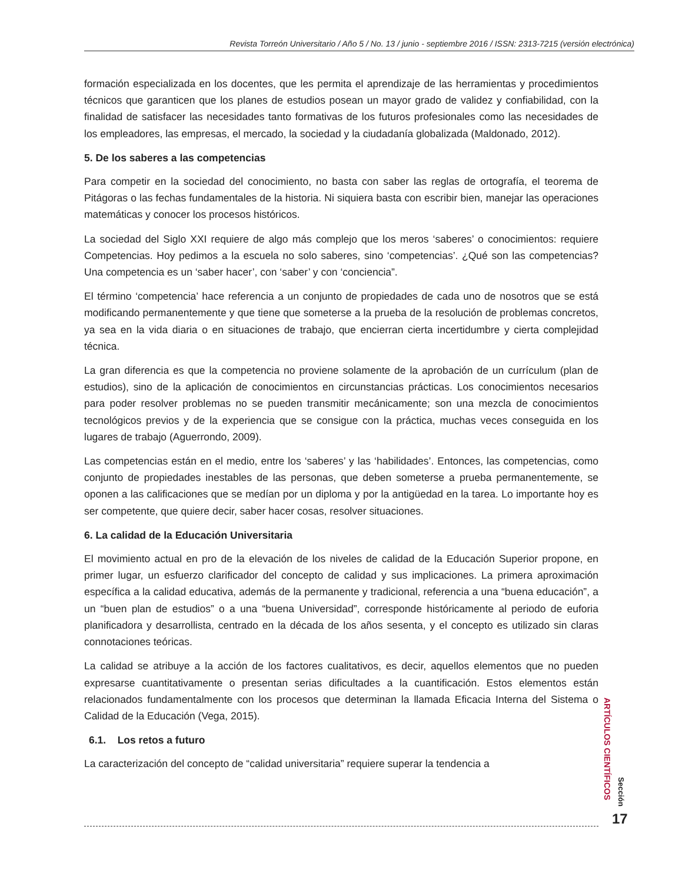Revista Torreón Universitario / Año 5 / No. 13 / junio - septiembre 2016 / ISSN: 2313-7215 (versión electrónica)
formación especializada en los docentes, que les permita el aprendizaje de las herramientas y procedimientos técnicos que garanticen que los planes de estudios posean un mayor grado de validez y confiabilidad, con la finalidad de satisfacer las necesidades tanto formativas de los futuros profesionales como las necesidades de los empleadores, las empresas, el mercado, la sociedad y la ciudadanía globalizada (Maldonado, 2012).
5. De los saberes a las competencias
Para competir en la sociedad del conocimiento, no basta con saber las reglas de ortografía, el teorema de Pitágoras o las fechas fundamentales de la historia. Ni siquiera basta con escribir bien, manejar las operaciones matemáticas y conocer los procesos históricos.
La sociedad del Siglo XXI requiere de algo más complejo que los meros ‘saberes’ o conocimientos: requiere Competencias. Hoy pedimos a la escuela no solo saberes, sino ‘competencias’. ¿Qué son las competencias? Una competencia es un ‘saber hacer’, con ‘saber’ y con ‘conciencia”.
El término ‘competencia’ hace referencia a un conjunto de propiedades de cada uno de nosotros que se está modificando permanentemente y que tiene que someterse a la prueba de la resolución de problemas concretos, ya sea en la vida diaria o en situaciones de trabajo, que encierran cierta incertidumbre y cierta complejidad técnica.
La gran diferencia es que la competencia no proviene solamente de la aprobación de un currículum (plan de estudios), sino de la aplicación de conocimientos en circunstancias prácticas. Los conocimientos necesarios para poder resolver problemas no se pueden transmitir mecánicamente; son una mezcla de conocimientos tecnológicos previos y de la experiencia que se consigue con la práctica, muchas veces conseguida en los lugares de trabajo (Aguerrondo, 2009).
Las competencias están en el medio, entre los ‘saberes’ y las ‘habilidades’. Entonces, las competencias, como conjunto de propiedades inestables de las personas, que deben someterse a prueba permanentemente, se oponen a las calificaciones que se medían por un diploma y por la antigüedad en la tarea. Lo importante hoy es ser competente, que quiere decir, saber hacer cosas, resolver situaciones.
6. La calidad de la Educación Universitaria
El movimiento actual en pro de la elevación de los niveles de calidad de la Educación Superior propone, en primer lugar, un esfuerzo clarificador del concepto de calidad y sus implicaciones. La primera aproximación específica a la calidad educativa, además de la permanente y tradicional, referencia a una “buena educación”, a un “buen plan de estudios” o a una “buena Universidad”, corresponde históricamente al periodo de euforia planificadora y desarrollista, centrado en la década de los años sesenta, y el concepto es utilizado sin claras connotaciones teóricas.
La calidad se atribuye a la acción de los factores cualitativos, es decir, aquellos elementos que no pueden expresarse cuantitativamente o presentan serias dificultades a la cuantificación. Estos elementos están relacionados fundamentalmente con los procesos que determinan la llamada Eficacia Interna del Sistema o Calidad de la Educación (Vega, 2015).
6.1. Los retos a futuro
La caracterización del concepto de “calidad universitaria” requiere superar la tendencia a
ARTÍCULOS CIENTÍFICOS
Sección
17